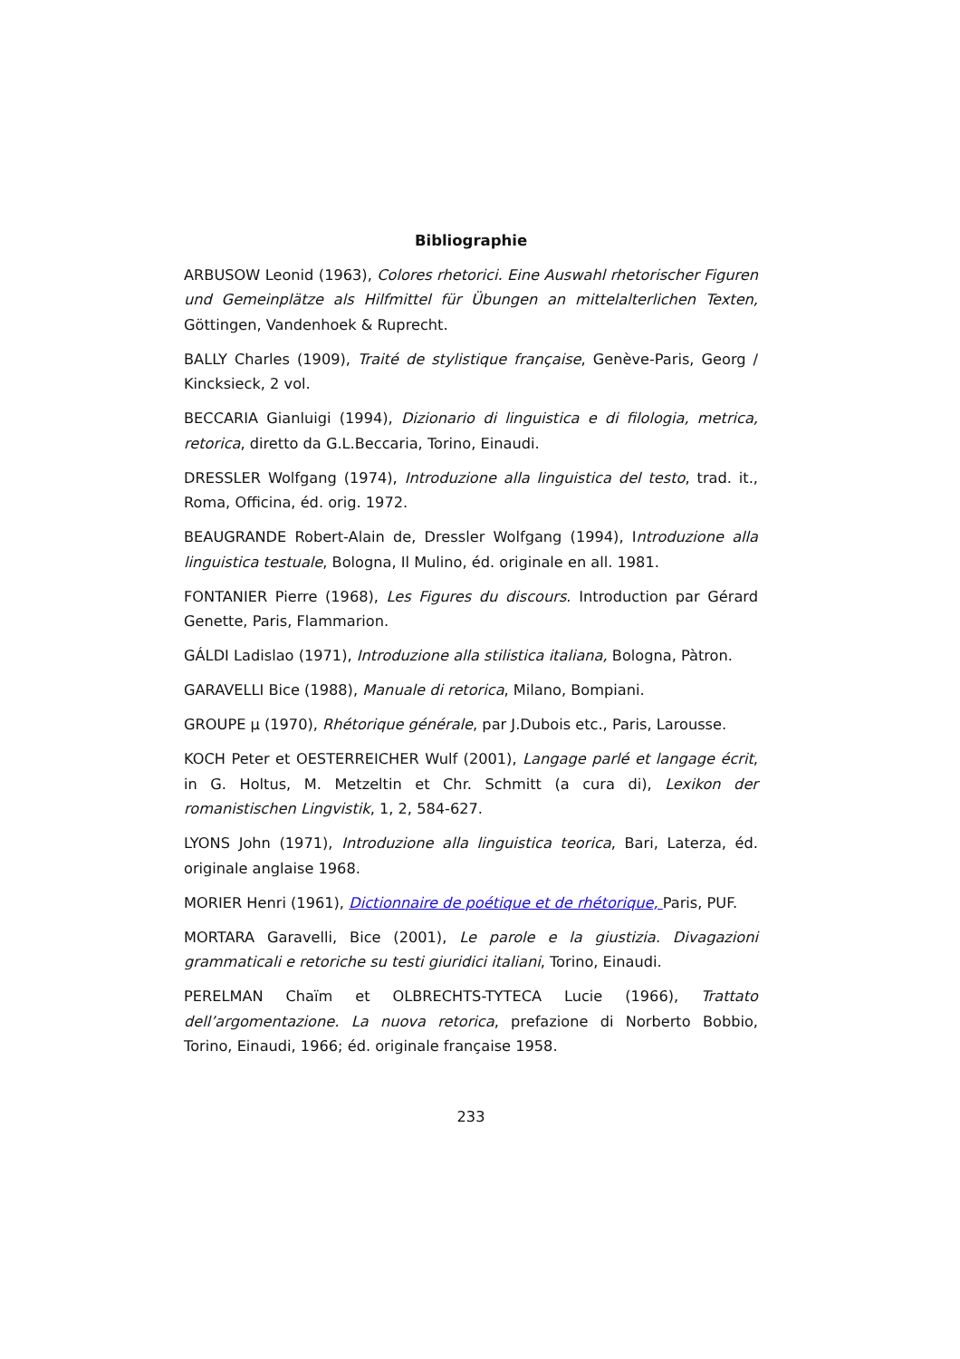Bibliographie
ARBUSOW Leonid (1963), Colores rhetorici. Eine Auswahl rhetorischer Figuren und Gemeinplätze als Hilfmittel für Übungen an mittelalterlichen Texten, Göttingen, Vandenhoek & Ruprecht.
BALLY Charles (1909), Traité de stylistique française, Genève-Paris, Georg / Kincksieck, 2 vol.
BECCARIA Gianluigi (1994), Dizionario di linguistica e di filologia, metrica, retorica, diretto da G.L.Beccaria, Torino, Einaudi.
DRESSLER Wolfgang (1974), Introduzione alla linguistica del testo, trad. it., Roma, Officina, éd. orig. 1972.
BEAUGRANDE Robert-Alain de, Dressler Wolfgang (1994), Introduzione alla linguistica testuale, Bologna, Il Mulino, éd. originale en all. 1981.
FONTANIER Pierre (1968), Les Figures du discours. Introduction par Gérard Genette, Paris, Flammarion.
GÁLDI Ladislao (1971), Introduzione alla stilistica italiana, Bologna, Pàtron.
GARAVELLI Bice (1988), Manuale di retorica, Milano, Bompiani.
GROUPE µ (1970), Rhétorique générale, par J.Dubois etc., Paris, Larousse.
KOCH Peter et OESTERREICHER Wulf (2001), Langage parlé et langage écrit, in G. Holtus, M. Metzeltin et Chr. Schmitt (a cura di), Lexikon der romanistischen Lingvistik, 1, 2, 584-627.
LYONS John (1971), Introduzione alla linguistica teorica, Bari, Laterza, éd. originale anglaise 1968.
MORIER Henri (1961), Dictionnaire de poétique et de rhétorique, Paris, PUF.
MORTARA Garavelli, Bice (2001), Le parole e la giustizia. Divagazioni grammaticali e retoriche su testi giuridici italiani, Torino, Einaudi.
PERELMAN Chaïm et OLBRECHTS-TYTECA Lucie (1966), Trattato dell’argomentazione. La nuova retorica, prefazione di Norberto Bobbio, Torino, Einaudi, 1966; éd. originale française 1958.
233